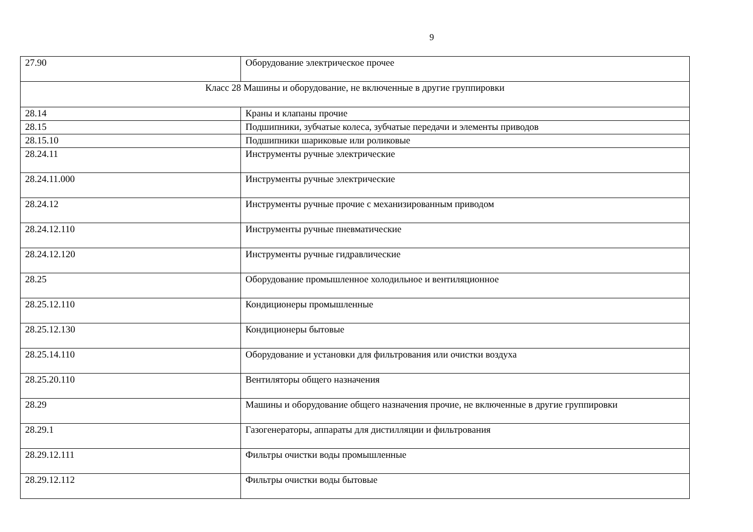9
| 27.90 | Оборудование электрическое прочее |
| Класс 28 Машины и оборудование, не включенные в другие группировки | |
| 28.14 | Краны и клапаны прочие |
| 28.15 | Подшипники, зубчатые колеса, зубчатые передачи и элементы приводов |
| 28.15.10 | Подшипники шариковые или роликовые |
| 28.24.11 | Инструменты ручные электрические |
| 28.24.11.000 | Инструменты ручные электрические |
| 28.24.12 | Инструменты ручные прочие с механизированным приводом |
| 28.24.12.110 | Инструменты ручные пневматические |
| 28.24.12.120 | Инструменты ручные гидравлические |
| 28.25 | Оборудование промышленное холодильное и вентиляционное |
| 28.25.12.110 | Кондиционеры промышленные |
| 28.25.12.130 | Кондиционеры бытовые |
| 28.25.14.110 | Оборудование и установки для фильтрования или очистки воздуха |
| 28.25.20.110 | Вентиляторы общего назначения |
| 28.29 | Машины и оборудование общего назначения прочие, не включенные в другие группировки |
| 28.29.1 | Газогенераторы, аппараты для дистилляции и фильтрования |
| 28.29.12.111 | Фильтры очистки воды промышленные |
| 28.29.12.112 | Фильтры очистки воды бытовые |